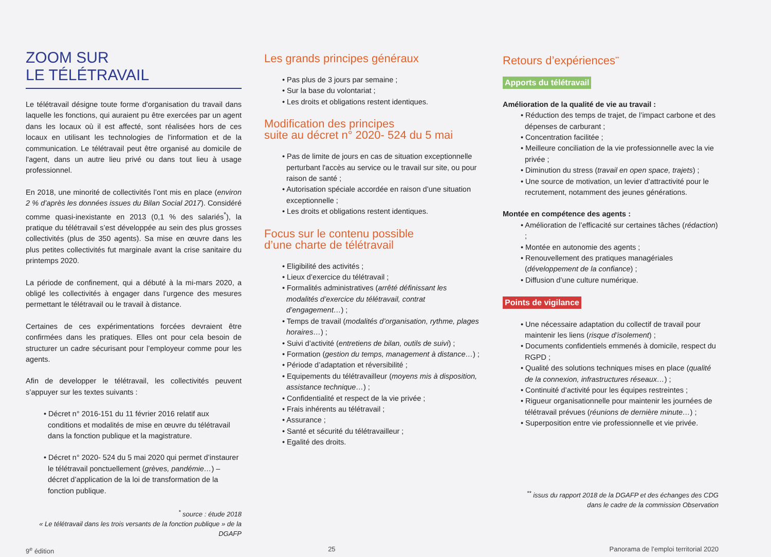ZOOM SUR
LE TÉLÉTRAVAIL
Le télétravail désigne toute forme d'organisation du travail dans laquelle les fonctions, qui auraient pu être exercées par un agent dans les locaux où il est affecté, sont réalisées hors de ces locaux en utilisant les technologies de l'information et de la communication. Le télétravail peut être organisé au domicile de l'agent, dans un autre lieu privé ou dans tout lieu à usage professionnel.
En 2018, une minorité de collectivités l’ont mis en place (environ 2 % d’après les données issues du Bilan Social 2017). Considéré comme quasi-inexistante en 2013 (0,1 % des salariés<sup>*</sup>), la pratique du télétravail s’est développée au sein des plus grosses collectivités (plus de 350 agents). Sa mise en œuvre dans les plus petites collectivités fut marginale avant la crise sanitaire du printemps 2020.
La période de confinement, qui a débuté à la mi-mars 2020, a obligé les collectivités à engager dans l’urgence des mesures permettant le télétravail ou le travail à distance.
Certaines de ces expérimentations forcées devraient être confirmées dans les pratiques. Elles ont pour cela besoin de structurer un cadre sécurisant pour l’employeur comme pour les agents.
Afin de developper le télétravail, les collectivités peuvent s’appuyer sur les textes suivants :
• Décret n° 2016-151 du 11 février 2016 relatif aux conditions et modalités de mise en œuvre du télétravail dans la fonction publique et la magistrature.
• Décret n° 2020- 524 du 5 mai 2020 qui permet d’instaurer le télétravail ponctuellement (grèves, pandémie…) – décret d’application de la loi de transformation de la fonction publique.
<sup>*</sup> source : étude 2018
« Le télétravail dans les trois versants de la fonction publique » de la DGAFP
Les grands principes généraux
• Pas plus de 3 jours par semaine ;
• Sur la base du volontariat ;
• Les droits et obligations restent identiques.
Modification des principes
suite au décret n° 2020- 524 du 5 mai
• Pas de limite de jours en cas de situation exceptionnelle perturbant l'accès au service ou le travail sur site, ou pour raison de santé ;
• Autorisation spéciale accordée en raison d’une situation exceptionnelle ;
• Les droits et obligations restent identiques.
Focus sur le contenu possible
d’une charte de télétravail
• Eligibilité des activités ;
• Lieux d’exercice du télétravail ;
• Formalités administratives (arrêté définissant les modalités d’exercice du télétravail, contrat d’engagement…) ;
• Temps de travail (modalités d’organisation, rythme, plages horaires…) ;
• Suivi d’activité (entretiens de bilan, outils de suivi) ;
• Formation (gestion du temps, management à distance…) ;
• Période d’adaptation et réversibilité ;
• Equipements du télétravailleur (moyens mis à disposition, assistance technique…) ;
• Confidentialité et respect de la vie privée ;
• Frais inhérents au télétravail ;
• Assurance ;
• Santé et sécurité du télétravailleur ;
• Egalité des droits.
Retours d’expériences<sup>**</sup>
Apports du télétravail
Amélioration de la qualité de vie au travail :
• Réduction des temps de trajet, de l’impact carbone et des dépenses de carburant ;
• Concentration facilitée ;
• Meilleure conciliation de la vie professionnelle avec la vie privée ;
• Diminution du stress (travail en open space, trajets) ;
• Une source de motivation, un levier d’attractivité pour le recrutement, notamment des jeunes générations.
Montée en compétence des agents :
• Amélioration de l’efficacité sur certaines tâches (rédaction) ;
• Montée en autonomie des agents ;
• Renouvellement des pratiques managériales (développement de la confiance) ;
• Diffusion d’une culture numérique.
Points de vigilance
• Une nécessaire adaptation du collectif de travail pour maintenir les liens (risque d’isolement) ;
• Documents confidentiels emmenés à domicile, respect du RGPD ;
• Qualité des solutions techniques mises en place (qualité de la connexion, infrastructures réseaux…) ;
• Continuité d’activité pour les équipes restreintes ;
• Rigueur organisationnelle pour maintenir les journées de télétravail prévues (réunions de dernière minute…) ;
• Superposition entre vie professionnelle et vie privée.
<sup>**</sup> issus du rapport 2018 de la DGAFP et des échanges des CDG
dans le cadre de la commission Observation
9<sup>e</sup> édition 25 Panorama de l’emploi territorial 2020